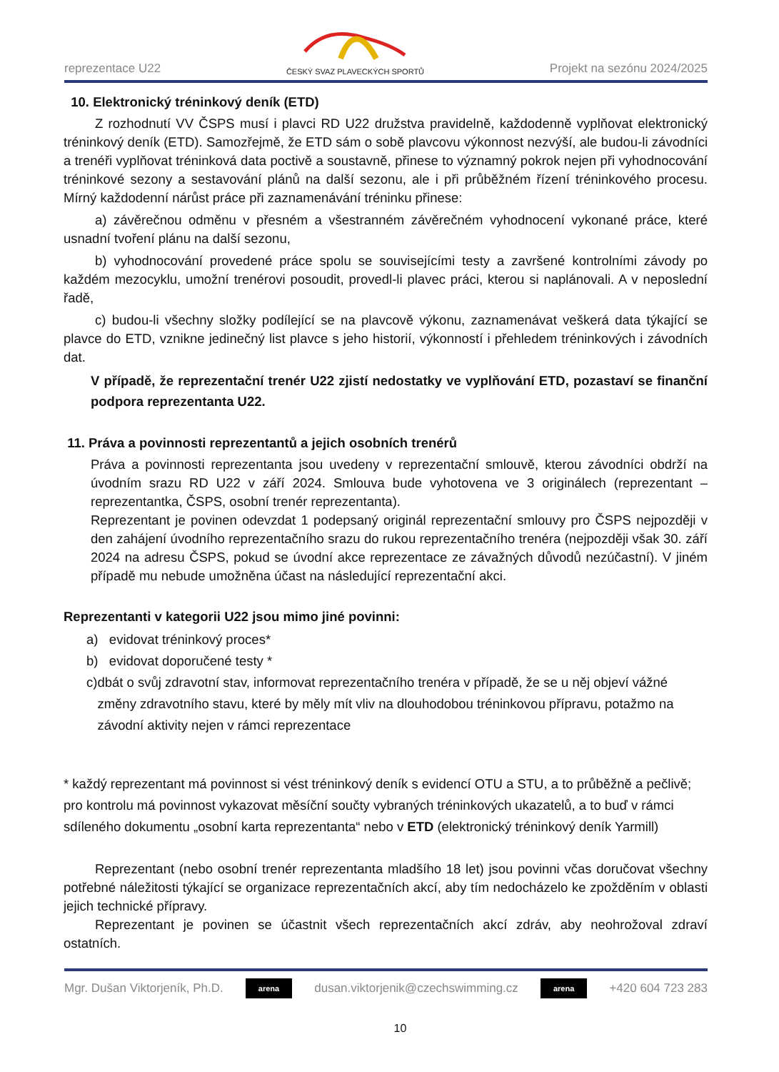reprezentace U22
ČESKÝ SVAZ PLAVECKÝCH SPORTŮ Projekt na sezónu 2024/2025
10. Elektronický tréninkový deník (ETD)
Z rozhodnutí VV ČSPS musí i plavci RD U22 družstva pravidelně, každodenně vyplňovat elektronický tréninkový deník (ETD). Samozřejmě, že ETD sám o sobě plavcovu výkonnost nezvýší, ale budou-li závodníci a trenéři vyplňovat tréninková data poctivě a soustavně, přinese to významný pokrok nejen při vyhodnocování tréninkové sezony a sestavování plánů na další sezonu, ale i při průběžném řízení tréninkového procesu. Mírný každodenní nárůst práce při zaznamenávání tréninku přinese:
a) závěrečnou odměnu v přesném a všestranném závěrečném vyhodnocení vykonané práce, které usnadní tvoření plánu na další sezonu,
b) vyhodnocování provedené práce spolu se souvisejícími testy a završené kontrolními závody po každém mezocyklu, umožní trenérovi posoudit, provedl-li plavec práci, kterou si naplánovali. A v neposlední řadě,
c) budou-li všechny složky podílející se na plavcově výkonu, zaznamenávat veškerá data týkající se plavce do ETD, vznikne jedinečný list plavce s jeho historií, výkonností i přehledem tréninkových i závodních dat.
V případě, že reprezentační trenér U22 zjistí nedostatky ve vyplňování ETD, pozastaví se finanční podpora reprezentanta U22.
11. Práva a povinnosti reprezentantů a jejich osobních trenérů
Práva a povinnosti reprezentanta jsou uvedeny v reprezentační smlouvě, kterou závodníci obdrží na úvodním srazu RD U22 v září 2024. Smlouva bude vyhotovena ve 3 originálech (reprezentant – reprezentantka, ČSPS, osobní trenér reprezentanta).
Reprezentant je povinen odevzdat 1 podepsaný originál reprezentační smlouvy pro ČSPS nejpozději v den zahájení úvodního reprezentačního srazu do rukou reprezentačního trenéra (nejpozději však 30. září 2024 na adresu ČSPS, pokud se úvodní akce reprezentace ze závažných důvodů nezúčastní). V jiném případě mu nebude umožněna účast na následující reprezentační akci.
Reprezentanti v kategorii U22 jsou mimo jiné povinni:
a) evidovat tréninkový proces*
b) evidovat doporučené testy *
c) dbát o svůj zdravotní stav, informovat reprezentačního trenéra v případě, že se u něj objeví vážné změny zdravotního stavu, které by měly mít vliv na dlouhodobou tréninkovou přípravu, potažmo na závodní aktivity nejen v rámci reprezentace
* každý reprezentant má povinnost si vést tréninkový deník s evidencí OTU a STU, a to průběžně a pečlivě; pro kontrolu má povinnost vykazovat měsíční součty vybraných tréninkových ukazatelů, a to buď v rámci sdíleného dokumentu „osobní karta reprezentanta“ nebo v ETD (elektronický tréninkový deník Yarmill)
Reprezentant (nebo osobní trenér reprezentanta mladšího 18 let) jsou povinni včas doručovat všechny potřebné náležitosti týkající se organizace reprezentačních akcí, aby tím nedocházelo ke zpožděním v oblasti jejich technické přípravy.
Reprezentant je povinen se účastnit všech reprezentačních akcí zdráv, aby neohrožoval zdraví ostatních.
Mgr. Dušan Viktorjeník, Ph.D. arena dusan.viktorjenik@czechswimming.cz arena +420 604 723 283
10